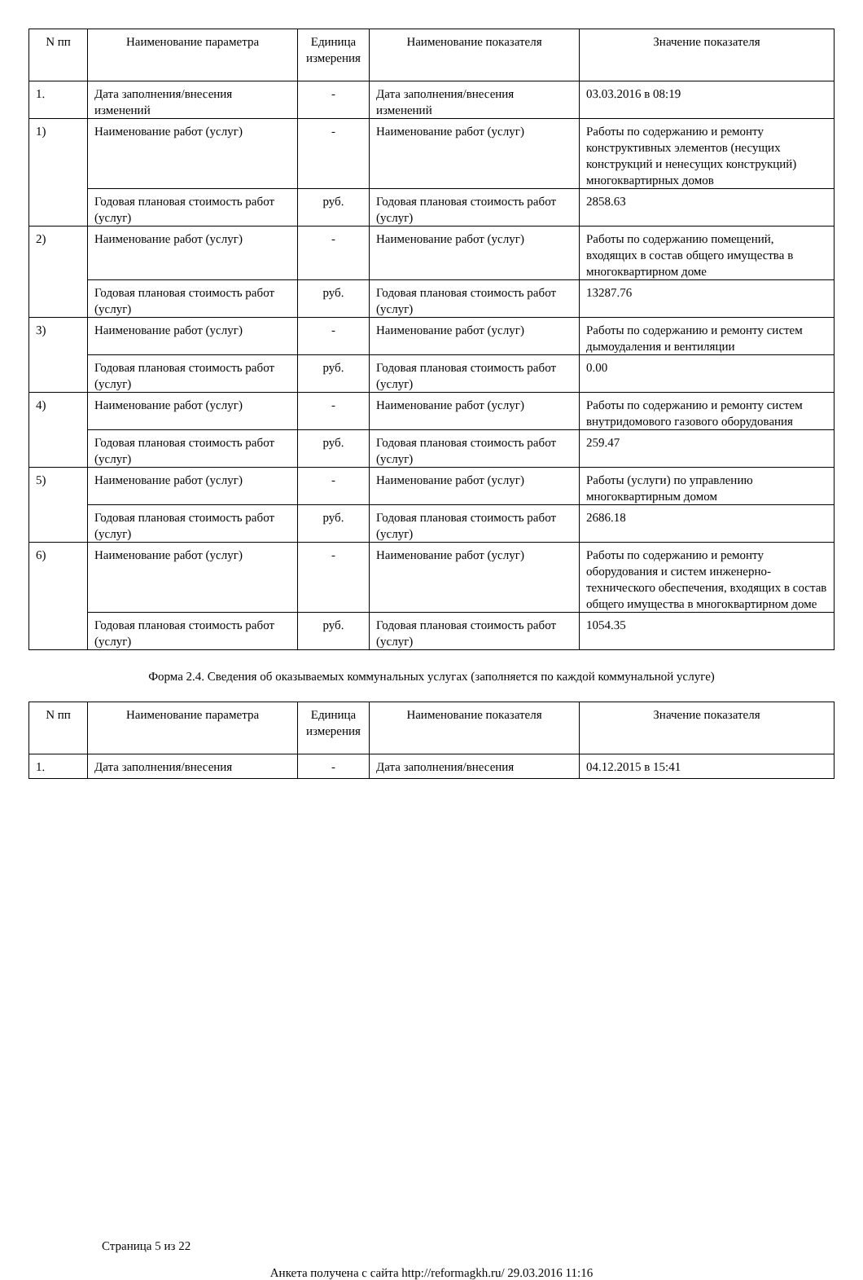| N пп | Наименование параметра | Единица измерения | Наименование показателя | Значение показателя |
| --- | --- | --- | --- | --- |
| 1. | Дата заполнения/внесения изменений | - | Дата заполнения/внесения изменений | 03.03.2016 в 08:19 |
| 1) | Наименование работ (услуг) | - | Наименование работ (услуг) | Работы по содержанию и ремонту конструктивных элементов (несущих конструкций и ненесущих конструкций) многоквартирных домов |
| | Годовая плановая стоимость работ (услуг) | руб. | Годовая плановая стоимость работ (услуг) | 2858.63 |
| 2) | Наименование работ (услуг) | - | Наименование работ (услуг) | Работы по содержанию помещений, входящих в состав общего имущества в многоквартирном доме |
| | Годовая плановая стоимость работ (услуг) | руб. | Годовая плановая стоимость работ (услуг) | 13287.76 |
| 3) | Наименование работ (услуг) | - | Наименование работ (услуг) | Работы по содержанию и ремонту систем дымоудаления и вентиляции |
| | Годовая плановая стоимость работ (услуг) | руб. | Годовая плановая стоимость работ (услуг) | 0.00 |
| 4) | Наименование работ (услуг) | - | Наименование работ (услуг) | Работы по содержанию и ремонту систем внутридомового газового оборудования |
| | Годовая плановая стоимость работ (услуг) | руб. | Годовая плановая стоимость работ (услуг) | 259.47 |
| 5) | Наименование работ (услуг) | - | Наименование работ (услуг) | Работы (услуги) по управлению многоквартирным домом |
| | Годовая плановая стоимость работ (услуг) | руб. | Годовая плановая стоимость работ (услуг) | 2686.18 |
| 6) | Наименование работ (услуг) | - | Наименование работ (услуг) | Работы по содержанию и ремонту оборудования и систем инженерно-технического обеспечения, входящих в состав общего имущества в многоквартирном доме |
| | Годовая плановая стоимость работ (услуг) | руб. | Годовая плановая стоимость работ (услуг) | 1054.35 |
Форма 2.4. Сведения об оказываемых коммунальных услугах (заполняется по каждой коммунальной услуге)
| N пп | Наименование параметра | Единица измерения | Наименование показателя | Значение показателя |
| --- | --- | --- | --- | --- |
| 1. | Дата заполнения/внесения | - | Дата заполнения/внесения | 04.12.2015 в 15:41 |
Страница 5 из 22
Анкета получена с сайта http://reformagkh.ru/ 29.03.2016 11:16